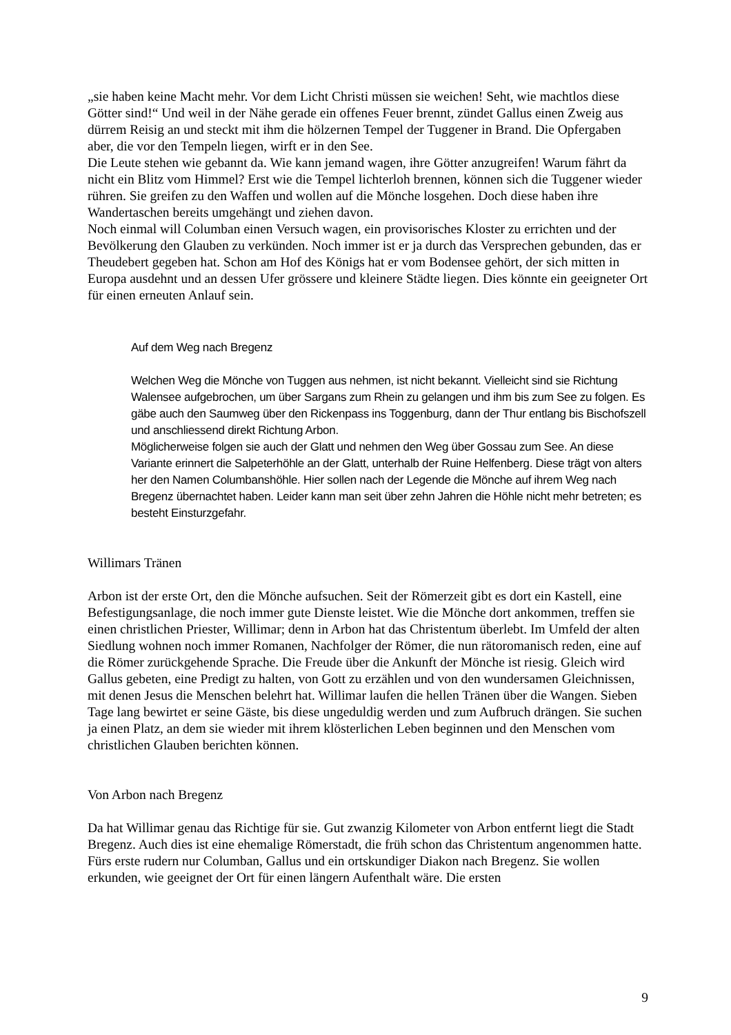„sie haben keine Macht mehr. Vor dem Licht Christi müssen sie weichen! Seht, wie machtlos diese Götter sind!“ Und weil in der Nähe gerade ein offenes Feuer brennt, zündet Gallus einen Zweig aus dürrem Reisig an und steckt mit ihm die hölzernen Tempel der Tuggener in Brand. Die Opfergaben aber, die vor den Tempeln liegen, wirft er in den See.
Die Leute stehen wie gebannt da. Wie kann jemand wagen, ihre Götter anzugreifen! Warum fährt da nicht ein Blitz vom Himmel? Erst wie die Tempel lichterloh brennen, können sich die Tuggener wieder rühren. Sie greifen zu den Waffen und wollen auf die Mönche losgehen. Doch diese haben ihre Wandertaschen bereits umgehängt und ziehen davon.
Noch einmal will Columban einen Versuch wagen, ein provisorisches Kloster zu errichten und der Bevölkerung den Glauben zu verkünden. Noch immer ist er ja durch das Versprechen gebunden, das er Theudebert gegeben hat. Schon am Hof des Königs hat er vom Bodensee gehört, der sich mitten in Europa ausdehnt und an dessen Ufer grössere und kleinere Städte liegen. Dies könnte ein geeigneter Ort für einen erneuten Anlauf sein.
Auf dem Weg nach Bregenz
Welchen Weg die Mönche von Tuggen aus nehmen, ist nicht bekannt. Vielleicht sind sie Richtung Walensee aufgebrochen, um über Sargans zum Rhein zu gelangen und ihm bis zum See zu folgen. Es gäbe auch den Saumweg über den Rickenpass ins Toggenburg, dann der Thur entlang bis Bischofszell und anschliessend direkt Richtung Arbon.
Möglicherweise folgen sie auch der Glatt und nehmen den Weg über Gossau zum See. An diese Variante erinnert die Salpeterhöhle an der Glatt, unterhalb der Ruine Helfenberg. Diese trägt von alters her den Namen Columbanshöhle. Hier sollen nach der Legende die Mönche auf ihrem Weg nach Bregenz übernachtet haben. Leider kann man seit über zehn Jahren die Höhle nicht mehr betreten; es besteht Einsturzgefahr.
Willimars Tränen
Arbon ist der erste Ort, den die Mönche aufsuchen. Seit der Römerzeit gibt es dort ein Kastell, eine Befestigungsanlage, die noch immer gute Dienste leistet. Wie die Mönche dort ankommen, treffen sie einen christlichen Priester, Willimar; denn in Arbon hat das Christentum überlebt. Im Umfeld der alten Siedlung wohnen noch immer Romanen, Nachfolger der Römer, die nun rätoromanisch reden, eine auf die Römer zurückgehende Sprache. Die Freude über die Ankunft der Mönche ist riesig. Gleich wird Gallus gebeten, eine Predigt zu halten, von Gott zu erzählen und von den wundersamen Gleichnissen, mit denen Jesus die Menschen belehrt hat. Willimar laufen die hellen Tränen über die Wangen. Sieben Tage lang bewirtet er seine Gäste, bis diese ungeduldig werden und zum Aufbruch drängen. Sie suchen ja einen Platz, an dem sie wieder mit ihrem klösterlichen Leben beginnen und den Menschen vom christlichen Glauben berichten können.
Von Arbon nach Bregenz
Da hat Willimar genau das Richtige für sie. Gut zwanzig Kilometer von Arbon entfernt liegt die Stadt Bregenz. Auch dies ist eine ehemalige Römerstadt, die früh schon das Christentum angenommen hatte.
Fürs erste rudern nur Columban, Gallus und ein ortskundiger Diakon nach Bregenz. Sie wollen erkunden, wie geeignet der Ort für einen längern Aufenthalt wäre. Die ersten
9